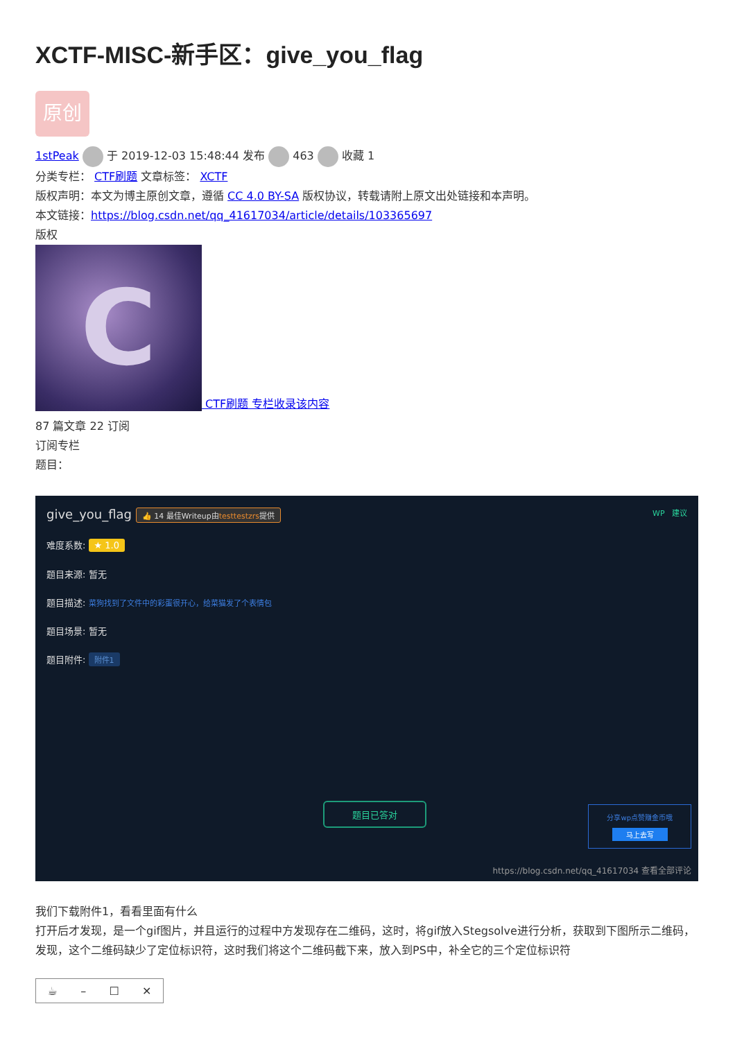XCTF-MISC-新手区：give_you_flag
原创
1stPeak 于 2019-12-03 15:48:44 发布 463 收藏 1
分类专栏： CTF刷题 文章标签： XCTF
版权声明：本文为博主原创文章，遵循 CC 4.0 BY-SA 版权协议，转载请附上原文出处链接和本声明。
本文链接：https://blog.csdn.net/qq_41617034/article/details/103365697
版权
C CTF刷题 专栏收录该内容
87 篇文章 22 订阅
订阅专栏
题目：
give_you_flag 👍 14 最佳Writeup由testtestzrs提供 WP 建议
难度系数: ★ 1.0
题目来源: 暂无
题目描述: 菜狗找到了文件中的彩蛋很开心，给菜猫发了个表情包
题目场景: 暂无
题目附件: 附件1
题目已答对
分享wp点赞赚金币哦
马上去写
https://blog.csdn.net/qq_41617034 查看全部评论
我们下载附件1，看看里面有什么
打开后才发现，是一个gif图片，并且运行的过程中方发现存在二维码，这时，将gif放入Stegsolve进行分析，获取到下图所示二维码，发现，这个二维码缺少了定位标识符，这时我们将这个二维码截下来，放入到PS中，补全它的三个定位标识符
☕ – ☐ ✕